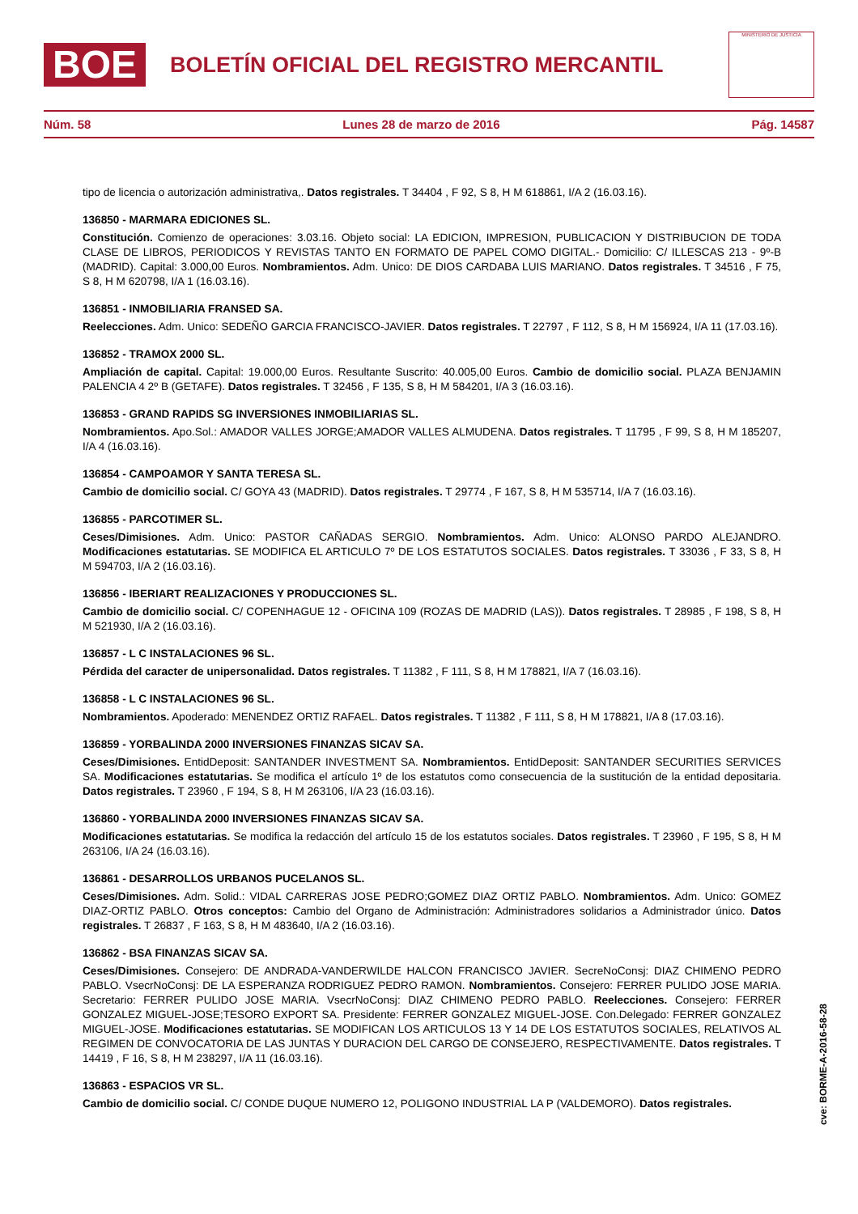BOE
BOLETÍN OFICIAL DEL REGISTRO MERCANTIL
MINISTERIO DE JUSTICIA
Núm. 58 Lunes 28 de marzo de 2016 Pág. 14587
tipo de licencia o autorización administrativa,. Datos registrales. T 34404 , F 92, S 8, H M 618861, I/A 2 (16.03.16).
136850 - MARMARA EDICIONES SL.
Constitución. Comienzo de operaciones: 3.03.16. Objeto social: LA EDICION, IMPRESION, PUBLICACION Y DISTRIBUCION DE TODA CLASE DE LIBROS, PERIODICOS Y REVISTAS TANTO EN FORMATO DE PAPEL COMO DIGITAL.- Domicilio: C/ ILLESCAS 213 - 9º-B (MADRID). Capital: 3.000,00 Euros. Nombramientos. Adm. Unico: DE DIOS CARDABA LUIS MARIANO. Datos registrales. T 34516 , F 75, S 8, H M 620798, I/A 1 (16.03.16).
136851 - INMOBILIARIA FRANSED SA.
Reelecciones. Adm. Unico: SEDEÑO GARCIA FRANCISCO-JAVIER. Datos registrales. T 22797 , F 112, S 8, H M 156924, I/A 11 (17.03.16).
136852 - TRAMOX 2000 SL.
Ampliación de capital. Capital: 19.000,00 Euros. Resultante Suscrito: 40.005,00 Euros. Cambio de domicilio social. PLAZA BENJAMIN PALENCIA 4 2º B (GETAFE). Datos registrales. T 32456 , F 135, S 8, H M 584201, I/A 3 (16.03.16).
136853 - GRAND RAPIDS SG INVERSIONES INMOBILIARIAS SL.
Nombramientos. Apo.Sol.: AMADOR VALLES JORGE;AMADOR VALLES ALMUDENA. Datos registrales. T 11795 , F 99, S 8, H M 185207, I/A 4 (16.03.16).
136854 - CAMPOAMOR Y SANTA TERESA SL.
Cambio de domicilio social. C/ GOYA 43 (MADRID). Datos registrales. T 29774 , F 167, S 8, H M 535714, I/A 7 (16.03.16).
136855 - PARCOTIMER SL.
Ceses/Dimisiones. Adm. Unico: PASTOR CAÑADAS SERGIO. Nombramientos. Adm. Unico: ALONSO PARDO ALEJANDRO. Modificaciones estatutarias. SE MODIFICA EL ARTICULO 7º DE LOS ESTATUTOS SOCIALES. Datos registrales. T 33036 , F 33, S 8, H M 594703, I/A 2 (16.03.16).
136856 - IBERIART REALIZACIONES Y PRODUCCIONES SL.
Cambio de domicilio social. C/ COPENHAGUE 12 - OFICINA 109 (ROZAS DE MADRID (LAS)). Datos registrales. T 28985 , F 198, S 8, H M 521930, I/A 2 (16.03.16).
136857 - L C INSTALACIONES 96 SL.
Pérdida del caracter de unipersonalidad. Datos registrales. T 11382 , F 111, S 8, H M 178821, I/A 7 (16.03.16).
136858 - L C INSTALACIONES 96 SL.
Nombramientos. Apoderado: MENENDEZ ORTIZ RAFAEL. Datos registrales. T 11382 , F 111, S 8, H M 178821, I/A 8 (17.03.16).
136859 - YORBALINDA 2000 INVERSIONES FINANZAS SICAV SA.
Ceses/Dimisiones. EntidDeposit: SANTANDER INVESTMENT SA. Nombramientos. EntidDeposit: SANTANDER SECURITIES SERVICES SA. Modificaciones estatutarias. Se modifica el artículo 1º de los estatutos como consecuencia de la sustitución de la entidad depositaria. Datos registrales. T 23960 , F 194, S 8, H M 263106, I/A 23 (16.03.16).
136860 - YORBALINDA 2000 INVERSIONES FINANZAS SICAV SA.
Modificaciones estatutarias. Se modifica la redacción del artículo 15 de los estatutos sociales. Datos registrales. T 23960 , F 195, S 8, H M 263106, I/A 24 (16.03.16).
136861 - DESARROLLOS URBANOS PUCELANOS SL.
Ceses/Dimisiones. Adm. Solid.: VIDAL CARRERAS JOSE PEDRO;GOMEZ DIAZ ORTIZ PABLO. Nombramientos. Adm. Unico: GOMEZ DIAZ-ORTIZ PABLO. Otros conceptos: Cambio del Organo de Administración: Administradores solidarios a Administrador único. Datos registrales. T 26837 , F 163, S 8, H M 483640, I/A 2 (16.03.16).
136862 - BSA FINANZAS SICAV SA.
Ceses/Dimisiones. Consejero: DE ANDRADA-VANDERWILDE HALCON FRANCISCO JAVIER. SecreNoConsj: DIAZ CHIMENO PEDRO PABLO. VsecrNoConsj: DE LA ESPERANZA RODRIGUEZ PEDRO RAMON. Nombramientos. Consejero: FERRER PULIDO JOSE MARIA. Secretario: FERRER PULIDO JOSE MARIA. VsecrNoConsj: DIAZ CHIMENO PEDRO PABLO. Reelecciones. Consejero: FERRER GONZALEZ MIGUEL-JOSE;TESORO EXPORT SA. Presidente: FERRER GONZALEZ MIGUEL-JOSE. Con.Delegado: FERRER GONZALEZ MIGUEL-JOSE. Modificaciones estatutarias. SE MODIFICAN LOS ARTICULOS 13 Y 14 DE LOS ESTATUTOS SOCIALES, RELATIVOS AL REGIMEN DE CONVOCATORIA DE LAS JUNTAS Y DURACION DEL CARGO DE CONSEJERO, RESPECTIVAMENTE. Datos registrales. T 14419 , F 16, S 8, H M 238297, I/A 11 (16.03.16).
136863 - ESPACIOS VR SL.
Cambio de domicilio social. C/ CONDE DUQUE NUMERO 12, POLIGONO INDUSTRIAL LA P (VALDEMORO). Datos registrales.
cve: BORME-A-2016-58-28